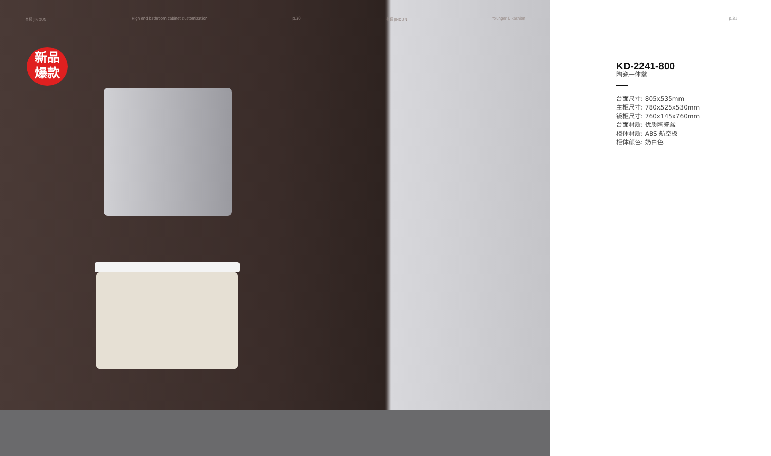金顿 JINDUN High end bathroom cabinet customization p.30 金顿 JINDUN Younger & Fashion
新品
爆款
p.31
KD-2241-800
陶瓷一体盆
台面尺寸: 805x535mm
主柜尺寸: 780x525x530mm
镜柜尺寸: 760x145x760mm
台面材质: 优质陶瓷盆
柜体材质: ABS 航空板
柜体颜色: 奶白色